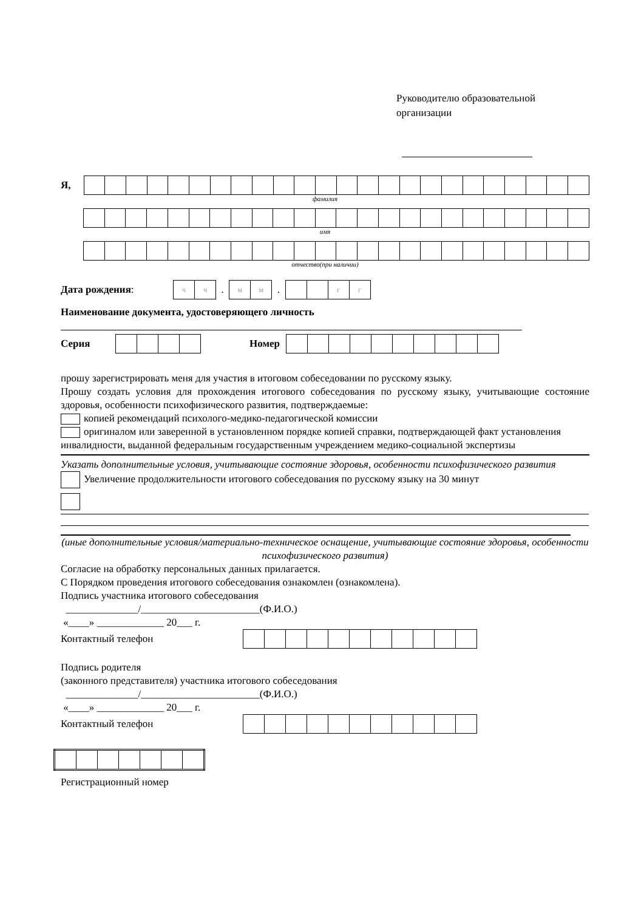Руководителю образовательной организации
Я,
фамилия
имя
отчество(при наличии)
Дата рождения:
| ч | ч |
.
| м | м |
.
| | | г | г |
Наименование документа, удостоверяющего личность
Серия Номер
прошу зарегистрировать меня для участия в итоговом собеседовании по русскому языку.
Прошу создать условия для прохождения итогового собеседования по русскому языку, учитывающие состояние здоровья, особенности психофизического развития, подтверждаемые:
копией рекомендаций психолого-медико-педагогической комиссии
оригиналом или заверенной в установленном порядке копией справки, подтверждающей факт установления инвалидности, выданной федеральным государственным учреждением медико-социальной экспертизы
Указать дополнительные условия, учитывающие состояние здоровья, особенности психофизического развития
Увеличение продолжительности итогового собеседования по русскому языку на 30 минут
(иные дополнительные условия/материально-техническое оснащение, учитывающие состояние здоровья, особенности психофизического развития)
Согласие на обработку персональных данных прилагается.
С Порядком проведения итогового собеседования ознакомлен (ознакомлена).
Подпись участника итогового собеседования
______________/_______________________(Ф.И.О.)
«____» _____________ 20___ г.
Контактный телефон
Подпись родителя
(законного представителя) участника итогового собеседования
______________/_______________________(Ф.И.О.)
«____» _____________ 20___ г.
Контактный телефон
Регистрационный номер